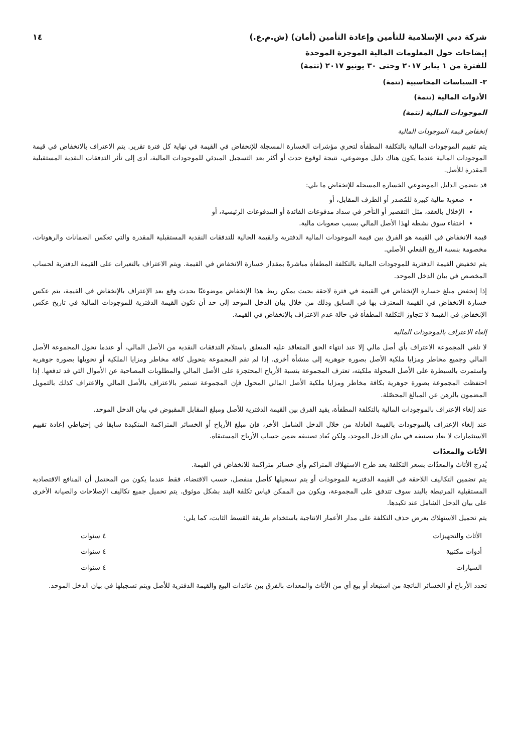شركة دبي الإسلامية للتأمين وإعادة التأمين (أمان) (ش.م.ع.) ١٤
إيضاحات حول المعلومات المالية الموجزة الموحدة
للفترة من ١ يناير ٢٠١٧ وحتى ٣٠ يونيو ٢٠١٧ (تتمة)
٣- السياسات المحاسبية (تتمة)
الأدوات المالية (تتمة)
الموجودات المالية (تتمة)
إنخفاض قيمة الموجودات المالية
يتم تقييم الموجودات المالية بالتكلفة المطفأة لتحري مؤشرات الخسارة المسجلة للإنخفاض في القيمة في نهاية كل فترة تقرير. يتم الاعتراف بالانخفاض في قيمة الموجودات المالية عندما يكون هناك دليل موضوعي، نتيجة لوقوع حدث أو أكثر بعد التسجيل المبدئي للموجودات المالية، أدى إلى تأثر التدفقات النقدية المستقبلية المقدرة للأصل.
قد يتضمن الدليل الموضوعي الخسارة المسجلة للإنخفاض ما يلي:
صعوبة مالية كبيرة للمُصدر أو الطرف المقابل، أو
الإخلال بالعقد، مثل التقصير أو التأخر في سداد مدفوعات الفائدة أو المدفوعات الرئيسية، أو
اختفاء سوق نشطة لهذا الأصل المالي بسبب صعوبات مالية.
قيمة الانخفاض في القيمة هو الفرق بين قيمة الموجودات المالية الدفترية والقيمة الحالية للتدفقات النقدية المستقبلية المقدرة والتي تعكس الضمانات والرهونات، مخصومة بنسبة الربح الفعلي الأصلي.
يتم تخفيض القيمة الدفترية للموجودات المالية بالتكلفة المطفأة مباشرةً بمقدار خسارة الانخفاض في القيمة. ويتم الاعتراف بالتغيرات على القيمة الدفترية لحساب المخصص في بيان الدخل الموحد.
إذا إنخفض مبلغ خسارة الإنخفاض في القيمة في فترة لاحقة بحيث يمكن ربط هذا الإنخفاض موضوعيًا بحدث وقع بعد الإعتراف بالإنخفاض في القيمة، يتم عكس خسارة الانخفاض في القيمة المعترف بها في السابق وذلك من خلال بيان الدخل الموحد إلى حد أن تكون القيمة الدفترية للموجودات المالية في تاريخ عكس الإنخفاض في القيمة لا تتجاوز التكلفة المطفأة في حالة عدم الاعتراف بالإنخفاض في القيمة.
إلغاء الاعتراف بالموجودات المالية
لا تلغي المجموعة الاعتراف بأي أصل مالي إلا عند انتهاء الحق المتعاقد عليه المتعلق باستلام التدفقات النقدية من الأصل المالي، أو عندما تحول المجموعة الأصل المالي وجميع مخاطر ومزايا ملكية الأصل بصورة جوهرية إلى منشأة أخرى. إذا لم تقم المجموعة بتحويل كافة مخاطر ومزايا الملكية أو تحويلها بصورة جوهرية واستمرت بالسيطرة على الأصل المحولة ملكيته، تعترف المجموعة بنسبة الأرباح المحتجزة على الأصل المالي والمطلوبات المصاحبة عن الأموال التي قد تدفعها. إذا احتفظت المجموعة بصورة جوهرية بكافة مخاطر ومزايا ملكية الأصل المالي المحول فإن المجموعة تستمر بالاعتراف بالأصل المالي والاعتراف كذلك بالتمويل المضمون بالرهن عن المبالغ المحصّلة.
عند إلغاء الإعتراف بالموجودات المالية بالتكلفة المطفأة، يقيد الفرق بين القيمة الدفترية للأصل ومبلغ المقابل المقبوض في بيان الدخل الموحد.
عند إلغاء الإعتراف بالموجودات بالقيمة العادلة من خلال الدخل الشامل الأخر، فإن مبلغ الأرباح أو الخسائر المتراكمة المتكبدة سابقا في إحتياطي إعادة تقييم الاستثمارات لا يعاد تصنيفه في بيان الدخل الموحد، ولكن يُعاد تصنيفه ضمن حساب الأرباح المستبقاة.
الأثاث والمعدّات
يُدرج الأثاث والمعدّات بسعر التكلفة بعد طرح الاستهلاك المتراكم وأي خسائر متراكمة للانخفاض في القيمة.
يتم تضمين التكاليف اللاحقة في القيمة الدفترية للموجودات أو يتم تسجيلها كأصل منفصل، حسب الاقتضاء، فقط عندما يكون من المحتمل أن المنافع الاقتصادية المستقبلية المرتبطة بالبند سوف تتدفق على المجموعة، ويكون من الممكن قياس تكلفة البند بشكل موثوق. يتم تحميل جميع تكاليف الإصلاحات والصيانة الأخرى على بيان الدخل الشامل عند تكبدها.
يتم تحميل الاستهلاك بغرض حذف التكلفة على مدار الأعمار الانتاجية باستخدام طريقة القسط الثابت، كما يلي:
| الأثاث والتجهيزات | ٤ سنوات |
| أدوات مكتبية | ٤ سنوات |
| السيارات | ٤ سنوات |
تحدد الأرباح أو الخسائر الناتجة من استبعاد أو بيع أي من الأثاث والمعدات بالفرق بين عائدات البيع والقيمة الدفترية للأصل ويتم تسجيلها في بيان الدخل الموحد.